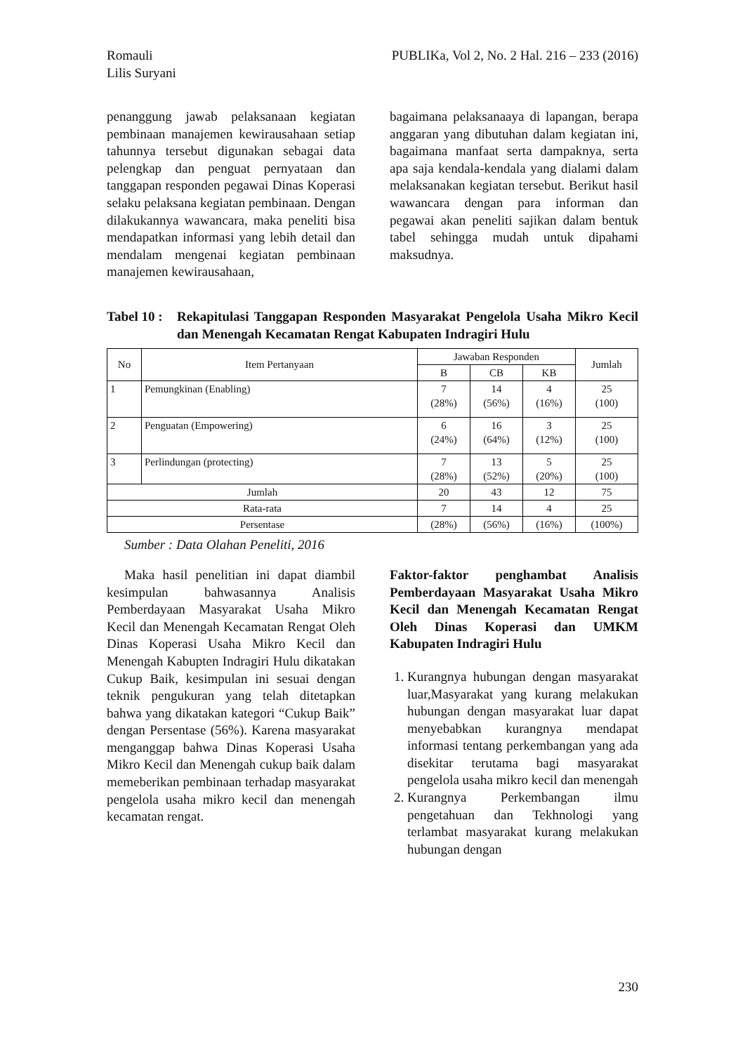Romauli
Lilis Suryani
PUBLIKa, Vol 2, No. 2 Hal. 216 – 233 (2016)
penanggung jawab pelaksanaan kegiatan pembinaan manajemen kewirausahaan setiap tahunnya tersebut digunakan sebagai data pelengkap dan penguat pernyataan dan tanggapan responden pegawai Dinas Koperasi selaku pelaksana kegiatan pembinaan. Dengan dilakukannya wawancara, maka peneliti bisa mendapatkan informasi yang lebih detail dan mendalam mengenai kegiatan pembinaan manajemen kewirausahaan,
bagaimana pelaksanaaya di lapangan, berapa anggaran yang dibutuhan dalam kegiatan ini, bagaimana manfaat serta dampaknya, serta apa saja kendala-kendala yang dialami dalam melaksanakan kegiatan tersebut. Berikut hasil wawancara dengan para informan dan pegawai akan peneliti sajikan dalam bentuk tabel sehingga mudah untuk dipahami maksudnya.
Tabel 10 :
Rekapitulasi Tanggapan Responden Masyarakat Pengelola Usaha Mikro Kecil dan Menengah Kecamatan Rengat Kabupaten Indragiri Hulu
| No | Item Pertanyaan | Jawaban Responden | | | Jumlah |
| --- | --- | --- | --- | --- | --- |
| | | B | CB | KB | |
| 1 | Pemungkinan (Enabling) | 7 (28%) | 14 (56%) | 4 (16%) | 25 (100) |
| 2 | Penguatan (Empowering) | 6 (24%) | 16 (64%) | 3 (12%) | 25 (100) |
| 3 | Perlindungan (protecting) | 7 (28%) | 13 (52%) | 5 (20%) | 25 (100) |
| Jumlah | | 20 | 43 | 12 | 75 |
| Rata-rata | | 7 | 14 | 4 | 25 |
| Persentase | | (28%) | (56%) | (16%) | (100%) |
Sumber : Data Olahan Peneliti, 2016
Maka hasil penelitian ini dapat diambil kesimpulan bahwasannya Analisis Pemberdayaan Masyarakat Usaha Mikro Kecil dan Menengah Kecamatan Rengat Oleh Dinas Koperasi Usaha Mikro Kecil dan Menengah Kabupten Indragiri Hulu dikatakan Cukup Baik, kesimpulan ini sesuai dengan teknik pengukuran yang telah ditetapkan bahwa yang dikatakan kategori “Cukup Baik” dengan Persentase (56%). Karena masyarakat menganggap bahwa Dinas Koperasi Usaha Mikro Kecil dan Menengah cukup baik dalam memeberikan pembinaan terhadap masyarakat pengelola usaha mikro kecil dan menengah kecamatan rengat.
Faktor-faktor penghambat Analisis Pemberdayaan Masyarakat Usaha Mikro Kecil dan Menengah Kecamatan Rengat Oleh Dinas Koperasi dan UMKM Kabupaten Indragiri Hulu
1. Kurangnya hubungan dengan masyarakat luar,Masyarakat yang kurang melakukan hubungan dengan masyarakat luar dapat menyebabkan kurangnya mendapat informasi tentang perkembangan yang ada disekitar terutama bagi masyarakat pengelola usaha mikro kecil dan menengah
2. Kurangnya Perkembangan ilmu pengetahuan dan Tekhnologi yang terlambat masyarakat kurang melakukan hubungan dengan
230